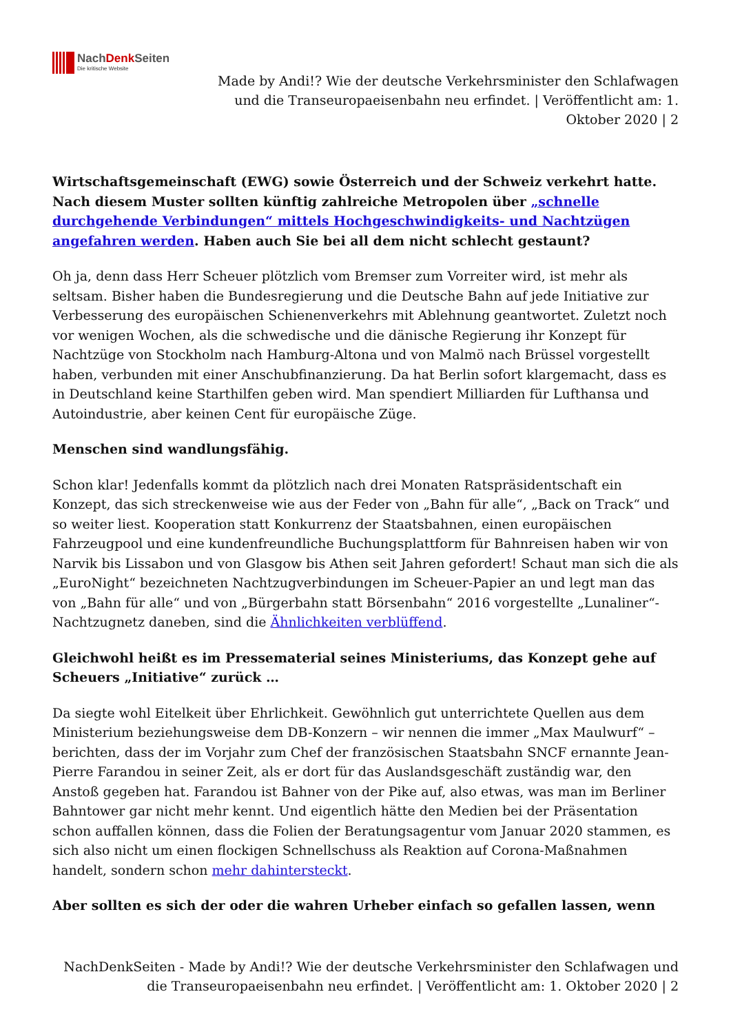NachDenk Seiten
Die kritische Website
Made by Andi!? Wie der deutsche Verkehrsminister den Schlafwagen und die Transeuropaeisenbahn neu erfindet. | Veröffentlicht am: 1. Oktober 2020 | 2
Wirtschaftsgemeinschaft (EWG) sowie Österreich und der Schweiz verkehrt hatte. Nach diesem Muster sollten künftig zahlreiche Metropolen über „schnelle durchgehende Verbindungen“ mittels Hochgeschwindigkeits- und Nachtzügen angefahren werden. Haben auch Sie bei all dem nicht schlecht gestaunt?
Oh ja, denn dass Herr Scheuer plötzlich vom Bremser zum Vorreiter wird, ist mehr als seltsam. Bisher haben die Bundesregierung und die Deutsche Bahn auf jede Initiative zur Verbesserung des europäischen Schienenverkehrs mit Ablehnung geantwortet. Zuletzt noch vor wenigen Wochen, als die schwedische und die dänische Regierung ihr Konzept für Nachtzüge von Stockholm nach Hamburg-Altona und von Malmö nach Brüssel vorgestellt haben, verbunden mit einer Anschubfinanzierung. Da hat Berlin sofort klargemacht, dass es in Deutschland keine Starthilfen geben wird. Man spendiert Milliarden für Lufthansa und Autoindustrie, aber keinen Cent für europäische Züge.
Menschen sind wandlungsfähig.
Schon klar! Jedenfalls kommt da plötzlich nach drei Monaten Ratspräsidentschaft ein Konzept, das sich streckenweise wie aus der Feder von „Bahn für alle“, „Back on Track“ und so weiter liest. Kooperation statt Konkurrenz der Staatsbahnen, einen europäischen Fahrzeugpool und eine kundenfreundliche Buchungsplattform für Bahnreisen haben wir von Narvik bis Lissabon und von Glasgow bis Athen seit Jahren gefordert! Schaut man sich die als „EuroNight“ bezeichneten Nachtzugverbindungen im Scheuer-Papier an und legt man das von „Bahn für alle“ und von „Bürgerbahn statt Börsenbahn“ 2016 vorgestellte „Lunaliner“-Nachtzugnetz daneben, sind die Ähnlichkeiten verblüffend.
Gleichwohl heißt es im Pressematerial seines Ministeriums, das Konzept gehe auf Scheuers „Initiative“ zurück …
Da siegte wohl Eitelkeit über Ehrlichkeit. Gewöhnlich gut unterrichtete Quellen aus dem Ministerium beziehungsweise dem DB-Konzern – wir nennen die immer „Max Maulwurf“ – berichten, dass der im Vorjahr zum Chef der französischen Staatsbahn SNCF ernannte Jean-Pierre Farandou in seiner Zeit, als er dort für das Auslandsgeschäft zuständig war, den Anstoß gegeben hat. Farandou ist Bahner von der Pike auf, also etwas, was man im Berliner Bahntower gar nicht mehr kennt. Und eigentlich hätte den Medien bei der Präsentation schon auffallen können, dass die Folien der Beratungsagentur vom Januar 2020 stammen, es sich also nicht um einen flockigen Schnellschuss als Reaktion auf Corona-Maßnahmen handelt, sondern schon mehr dahintersteckt.
Aber sollten es sich der oder die wahren Urheber einfach so gefallen lassen, wenn
NachDenkSeiten - Made by Andi!? Wie der deutsche Verkehrsminister den Schlafwagen und die Transeuropaeisenbahn neu erfindet. | Veröffentlicht am: 1. Oktober 2020 | 2